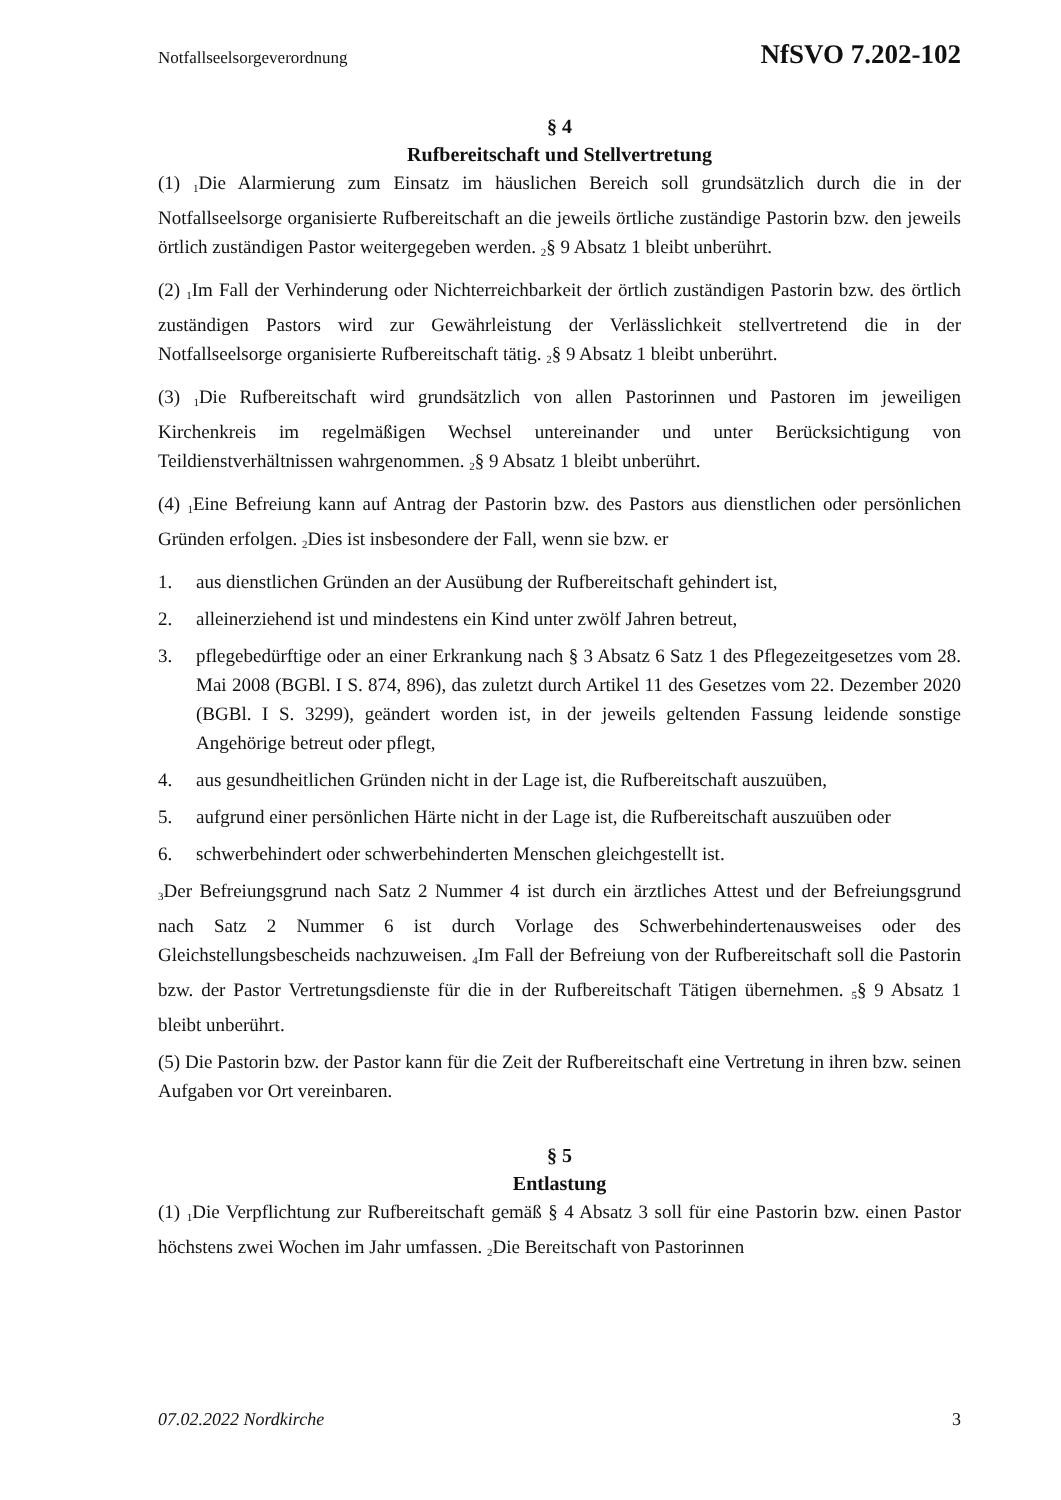Notfallseelsorgeverordnung NfSVO 7.202-102
§ 4
Rufbereitschaft und Stellvertretung
(1) <sub>1</sub>Die Alarmierung zum Einsatz im häuslichen Bereich soll grundsätzlich durch die in der Notfallseelsorge organisierte Rufbereitschaft an die jeweils örtliche zuständige Pastorin bzw. den jeweils örtlich zuständigen Pastor weitergegeben werden. <sub>2</sub>§ 9 Absatz 1 bleibt unberührt.
(2) <sub>1</sub>Im Fall der Verhinderung oder Nichterreichbarkeit der örtlich zuständigen Pastorin bzw. des örtlich zuständigen Pastors wird zur Gewährleistung der Verlässlichkeit stellvertretend die in der Notfallseelsorge organisierte Rufbereitschaft tätig. <sub>2</sub>§ 9 Absatz 1 bleibt unberührt.
(3) <sub>1</sub>Die Rufbereitschaft wird grundsätzlich von allen Pastorinnen und Pastoren im jeweiligen Kirchenkreis im regelmäßigen Wechsel untereinander und unter Berücksichtigung von Teildienstverhältnissen wahrgenommen. <sub>2</sub>§ 9 Absatz 1 bleibt unberührt.
(4) <sub>1</sub>Eine Befreiung kann auf Antrag der Pastorin bzw. des Pastors aus dienstlichen oder persönlichen Gründen erfolgen. <sub>2</sub>Dies ist insbesondere der Fall, wenn sie bzw. er
1. aus dienstlichen Gründen an der Ausübung der Rufbereitschaft gehindert ist,
2. alleinerziehend ist und mindestens ein Kind unter zwölf Jahren betreut,
3. pflegebedürftige oder an einer Erkrankung nach § 3 Absatz 6 Satz 1 des Pflegezeitgesetzes vom 28. Mai 2008 (BGBl. I S. 874, 896), das zuletzt durch Artikel 11 des Gesetzes vom 22. Dezember 2020 (BGBl. I S. 3299), geändert worden ist, in der jeweils geltenden Fassung leidende sonstige Angehörige betreut oder pflegt,
4. aus gesundheitlichen Gründen nicht in der Lage ist, die Rufbereitschaft auszuüben,
5. aufgrund einer persönlichen Härte nicht in der Lage ist, die Rufbereitschaft auszuüben oder
6. schwerbehindert oder schwerbehinderten Menschen gleichgestellt ist.
<sub>3</sub>Der Befreiungsgrund nach Satz 2 Nummer 4 ist durch ein ärztliches Attest und der Befreiungsgrund nach Satz 2 Nummer 6 ist durch Vorlage des Schwerbehindertenausweises oder des Gleichstellungsbescheids nachzuweisen. <sub>4</sub>Im Fall der Befreiung von der Rufbereitschaft soll die Pastorin bzw. der Pastor Vertretungsdienste für die in der Rufbereitschaft Tätigen übernehmen. <sub>5</sub>§ 9 Absatz 1 bleibt unberührt.
(5) Die Pastorin bzw. der Pastor kann für die Zeit der Rufbereitschaft eine Vertretung in ihren bzw. seinen Aufgaben vor Ort vereinbaren.
§ 5
Entlastung
(1) <sub>1</sub>Die Verpflichtung zur Rufbereitschaft gemäß § 4 Absatz 3 soll für eine Pastorin bzw. einen Pastor höchstens zwei Wochen im Jahr umfassen. <sub>2</sub>Die Bereitschaft von Pastorinnen
07.02.2022 Nordkirche 3